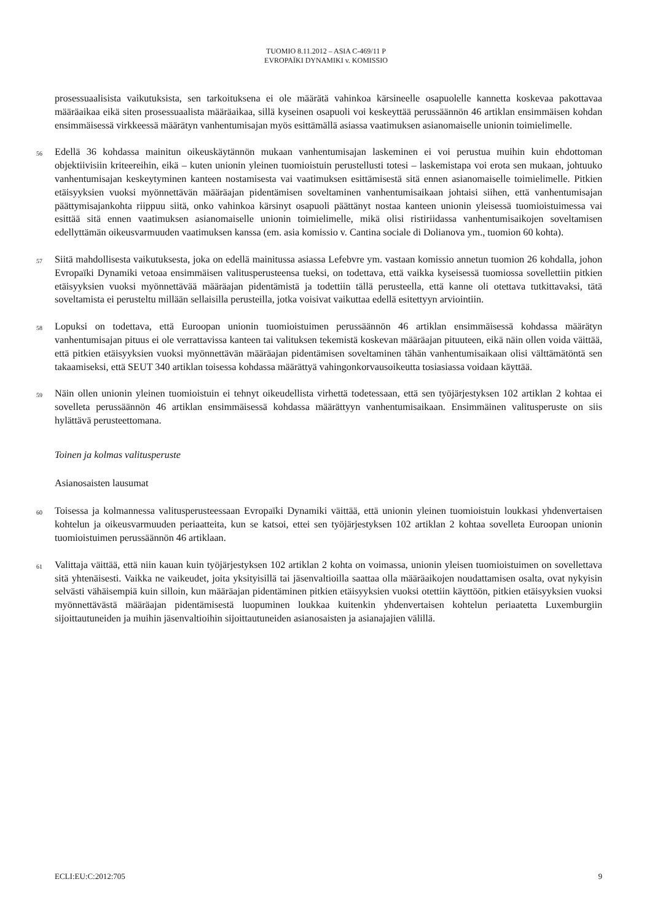TUOMIO 8.11.2012 – ASIA C-469/11 P
EVROPAÏKI DYNAMIKI v. KOMISSIO
prosessuaalisista vaikutuksista, sen tarkoituksena ei ole määrätä vahinkoa kärsineelle osapuolelle kannetta koskevaa pakottavaa määräaikaa eikä siten prosessuaalista määräaikaa, sillä kyseinen osapuoli voi keskeyttää perussäännön 46 artiklan ensimmäisen kohdan ensimmäisessä virkkeessä määrätyn vanhentumisajan myös esittämällä asiassa vaatimuksen asianomaiselle unionin toimielimelle.
56
Edellä 36 kohdassa mainitun oikeuskäytännön mukaan vanhentumisajan laskeminen ei voi perustua muihin kuin ehdottoman objektiivisiin kriteereihin, eikä – kuten unionin yleinen tuomioistuin perustellusti totesi – laskemistapa voi erota sen mukaan, johtuuko vanhentumisajan keskeytyminen kanteen nostamisesta vai vaatimuksen esittämisestä sitä ennen asianomaiselle toimielimelle. Pitkien etäisyyksien vuoksi myönnettävän määräajan pidentämisen soveltaminen vanhentumisaikaan johtaisi siihen, että vanhentumisajan päättymisajankohta riippuu siitä, onko vahinkoa kärsinyt osapuoli päättänyt nostaa kanteen unionin yleisessä tuomioistuimessa vai esittää sitä ennen vaatimuksen asianomaiselle unionin toimielimelle, mikä olisi ristiriidassa vanhentumisaikojen soveltamisen edellyttämän oikeusvarmuuden vaatimuksen kanssa (em. asia komissio v. Cantina sociale di Dolianova ym., tuomion 60 kohta).
57
Siitä mahdollisesta vaikutuksesta, joka on edellä mainitussa asiassa Lefebvre ym. vastaan komissio annetun tuomion 26 kohdalla, johon Evropaïki Dynamiki vetoaa ensimmäisen valitusperusteensa tueksi, on todettava, että vaikka kyseisessä tuomiossa sovellettiin pitkien etäisyyksien vuoksi myönnettävää määräajan pidentämistä ja todettiin tällä perusteella, että kanne oli otettava tutkittavaksi, tätä soveltamista ei perusteltu millään sellaisilla perusteilla, jotka voisivat vaikuttaa edellä esitettyyn arviointiin.
58
Lopuksi on todettava, että Euroopan unionin tuomioistuimen perussäännön 46 artiklan ensimmäisessä kohdassa määrätyn vanhentumisajan pituus ei ole verrattavissa kanteen tai valituksen tekemistä koskevan määräajan pituuteen, eikä näin ollen voida väittää, että pitkien etäisyyksien vuoksi myönnettävän määräajan pidentämisen soveltaminen tähän vanhentumisaikaan olisi välttämätöntä sen takaamiseksi, että SEUT 340 artiklan toisessa kohdassa määrättyä vahingonkorvausoikeutta tosiasiassa voidaan käyttää.
59
Näin ollen unionin yleinen tuomioistuin ei tehnyt oikeudellista virhettä todetessaan, että sen työjärjestyksen 102 artiklan 2 kohtaa ei sovelleta perussäännön 46 artiklan ensimmäisessä kohdassa määrättyyn vanhentumisaikaan. Ensimmäinen valitusperuste on siis hylättävä perusteettomana.
Toinen ja kolmas valitusperuste
Asianosaisten lausumat
60
Toisessa ja kolmannessa valitusperusteessaan Evropaïki Dynamiki väittää, että unionin yleinen tuomioistuin loukkasi yhdenvertaisen kohtelun ja oikeusvarmuuden periaatteita, kun se katsoi, ettei sen työjärjestyksen 102 artiklan 2 kohtaa sovelleta Euroopan unionin tuomioistuimen perussäännön 46 artiklaan.
61
Valittaja väittää, että niin kauan kuin työjärjestyksen 102 artiklan 2 kohta on voimassa, unionin yleisen tuomioistuimen on sovellettava sitä yhtenäisesti. Vaikka ne vaikeudet, joita yksityisillä tai jäsenvaltioilla saattaa olla määräaikojen noudattamisen osalta, ovat nykyisin selvästi vähäisempiä kuin silloin, kun määräajan pidentäminen pitkien etäisyyksien vuoksi otettiin käyttöön, pitkien etäisyyksien vuoksi myönnettävästä määräajan pidentämisestä luopuminen loukkaa kuitenkin yhdenvertaisen kohtelun periaatetta Luxemburgiin sijoittautuneiden ja muihin jäsenvaltioihin sijoittautuneiden asianosaisten ja asianajajien välillä.
ECLI:EU:C:2012:705 9